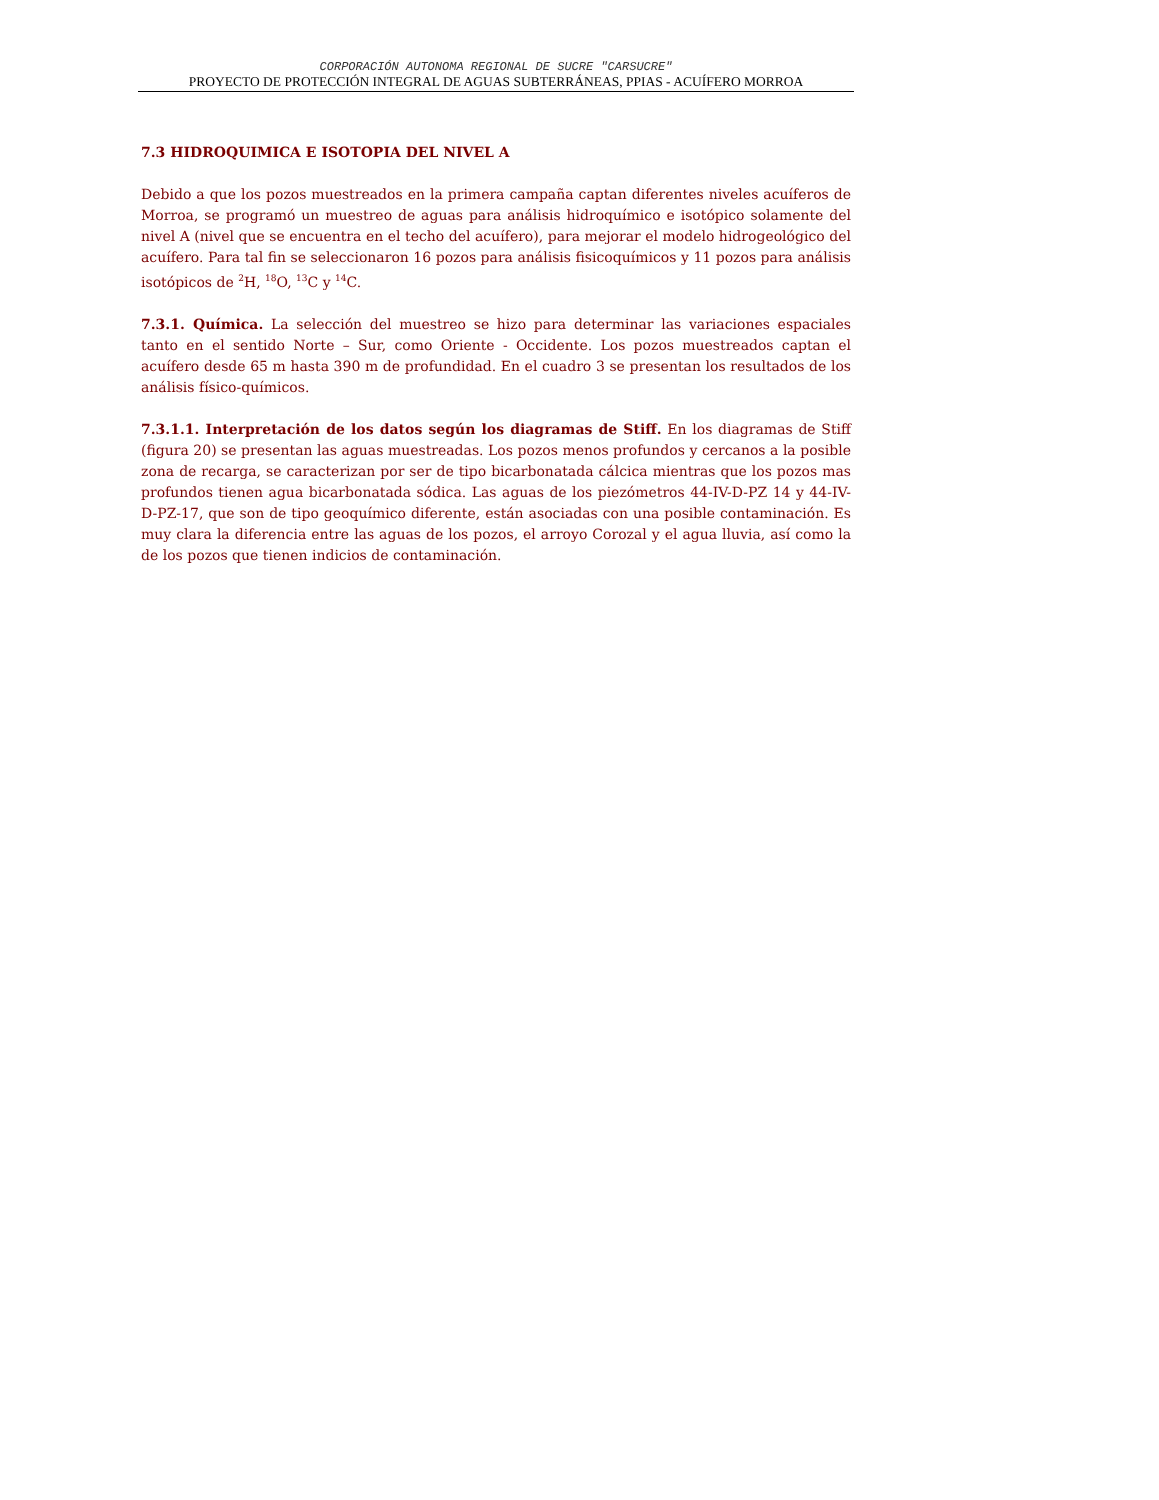CORPORACIÓN AUTONOMA REGIONAL DE SUCRE "CARSUCRE"
PROYECTO DE PROTECCIÓN INTEGRAL DE AGUAS SUBTERRÁNEAS, PPIAS - ACUÍFERO MORROA
7.3 HIDROQUIMICA E ISOTOPIA DEL NIVEL A
Debido a que los pozos muestreados en la primera campaña captan diferentes niveles acuíferos de Morroa, se programó un muestreo de aguas para análisis hidroquímico e isotópico solamente del nivel A (nivel que se encuentra en el techo del acuífero), para mejorar el modelo hidrogeológico del acuífero. Para tal fin se seleccionaron 16 pozos para análisis fisicoquímicos y 11 pozos para análisis isotópicos de <sup>2</sup>H, <sup>18</sup>O, <sup>13</sup>C y <sup>14</sup>C.
7.3.1. Química. La selección del muestreo se hizo para determinar las variaciones espaciales tanto en el sentido Norte – Sur, como Oriente - Occidente. Los pozos muestreados captan el acuífero desde 65 m hasta 390 m de profundidad. En el cuadro 3 se presentan los resultados de los análisis físico-químicos.
7.3.1.1. Interpretación de los datos según los diagramas de Stiff. En los diagramas de Stiff (figura 20) se presentan las aguas muestreadas. Los pozos menos profundos y cercanos a la posible zona de recarga, se caracterizan por ser de tipo bicarbonatada cálcica mientras que los pozos mas profundos tienen agua bicarbonatada sódica. Las aguas de los piezómetros 44-IV-D-PZ 14 y 44-IV-D-PZ-17, que son de tipo geoquímico diferente, están asociadas con una posible contaminación. Es muy clara la diferencia entre las aguas de los pozos, el arroyo Corozal y el agua lluvia, así como la de los pozos que tienen indicios de contaminación.